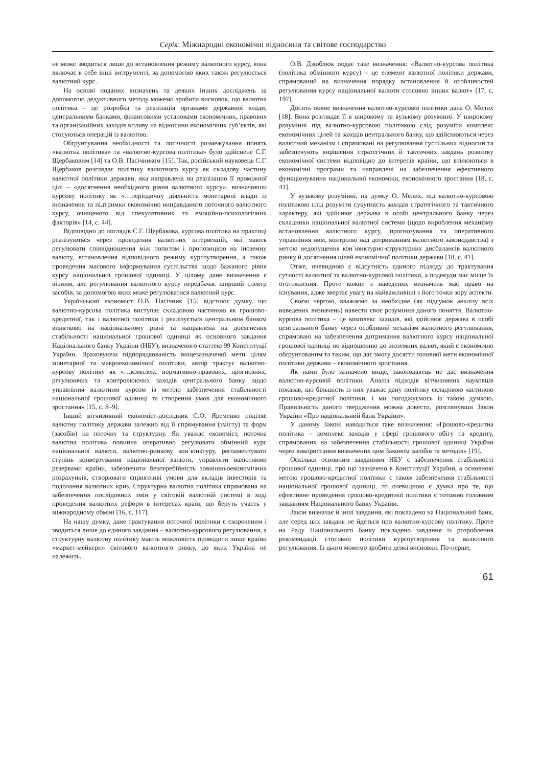Серія: Міжнародні економічні відносини та світове господарство
не може зводиться лише до встановлення режиму валютного курсу, вона включає в себе інші інструменті, за допомогою яких також регулюється валютний курс.
На основі поданих визначень та деяких інших досліджень за допомогою дедуктивного методу можемо зробити висновок, що валютна політика – це розробка та реалізація органами державної влади, центральними банками, фінансовими установами економічних, правових та організаційних заходів впливу на відносини економічних суб’єктів, які стосуються операцій із валютою.
Обґрунтування необхідності та логічності розмежування понять «валютна політика» та «валютно-курсова політика» було здійснене С.Г. Щербаковим [14] та О.В. Пасічником [15]. Так, російський науковець С.Г. Щербаков розглядає політику валютного курсу як складову частину валютної політики держави, яка направлена на реалізацію її проміжної цілі – «досягнення необхідного рівня валютного курсу», визначивши курсову політику як «…періодичну діяльність монетарної влади із визначення та підтримки економічно виправданого поточного валютного курсу, очищеного від спекулятивних та емоційно-психологічних факторів» [14, с. 44].
Відповідно до поглядів С.Г. Щербакова, курсова політика на практиці реалізуються через проведення валютних інтервенцій, які мають регулювати співвідношення між попитом і пропозицією на іноземну валюту, встановлення відповідного режиму курсоутворення, а також проведення масового інформування суспільства щодо бажаного рівня курсу національної грошової одиниці. У цілому дане визначення є вірним, але регулювання валютного курсу передбачає ширший спектр засобів, за допомогою яких може регулюватися валютний курс.
Український економіст О.В. Пасічник [15] відстоює думку, що валютно-курсова політика виступає складовою частиною як грошово-кредитної, так і валютної політики і реалізується центральним банком винятково на національному рівні та направлена на досягнення стабільності національної грошової одиниці як основного завдання Національного банку України (НБУ), визначеного статтею 99 Конституції України. Враховуючи підпорядкованість вищезазначеної мети цілям монетарної та макроекономічної політики, автор трактує валютно-курсову політику як «…комплекс нормативно-правових, прогнозних, регулюючих та контролюючих заходів центрального банку щодо управління валютним курсом із метою забезпечення стабільності національної грошової одиниці та створення умов для економічного зростання» [15, с. 8–9].
Інший вітчизняний економіст-дослідник С.О. Яременко поділяє валютну політику держави залежно від її спрямування (змісту) та форм (засобів) на поточну та структурну. Як уважає економіст, поточна валютна політика повинна оперативно регулювати обмінний курс національної валюти, валютно-ринкову кон`юнктуру, регламентувати ступінь конвертування національної валюти, управляти валютними резервами країни, забезпечити безперебійність зовнішньоекономічних розрахунків, створювати сприятливі умови для вкладів інвесторів та подолання валютних криз. Структурна валютна політика спрямована на забезпечення послідовних змін у світовій валютній системі в ході проведення валютних реформ в інтересах країн, що беруть участь у міжнародному обміні [16, с. 117].
На нашу думку, дане трактування поточної політики є скороченим і зводиться лише до єдиного завдання – валютно-курсового регулювання, а структурну валютну політику мають можливість проводити лише країни «маркет-мейкери» світового валютного ринку, до яких Україна не належить.
О.В. Дзюблюк подає таке визначення: «Валютно-курсова політика (політика обмінного курсу) – це елемент валютної політики держави, спрямований на визначення порядку встановлення й особливостей регулювання курсу національної валюти стосовно інших валют» [17, с. 197].
Досить повне визначення валютно-курсової політики дала О. Мелих [18]. Вона розглядає її в широкому та вузькому розумінні. У широкому розумінні під валютно-курсовою політикою слід розуміти комплекс економічних цілей та заходів центрального банку, що здійснюються через валютний механізм і спрямовані на регулювання суспільних відносин та забезпечують вирішення стратегічних й тактичних завдань розвитку економічної системи відповідно до інтересів країни, що втілюються в економічні програми та направлені на забезпечення ефективного функціонування національної економіки, економічного зростання [18, с. 41].
У вузькому розумінні, на думку О. Мелих, під валютно-курсовою політикою слід розуміти сукупність заходів стратегічного та тактичного характеру, які здійснює держава в особі центрального банку через складники національної валютної системи (щодо вироблення механізму встановлення валютного курсу, прогнозування та оперативного управління ним, контролю над дотриманням валютного законодавства) з метою недопущення кон`юнктурно-структурних дисбалансів валютного ринку й досягнення цілей економічної політики держави [18, с. 41].
Отже, очевидною є відсутність єдиного підходу до трактування сутності валютної та валютно-курсової політики, а подекуди має місце їх ототожнення. Проте кожне з наведених визначень має право на існування, адже звертає увагу на найважливіші з його точки зору аспекти.
Своєю чергою, вважаємо за необхідне (як підсумок аналізу всіх наведених визначень) навести своє розуміння даного поняття. Валютно-курсова політика – це комплекс заходів, які здійснює держава в особі центрального банку через особливий механізм валютного регулювання, спрямовані на забезпечення дотримання валютного курсу національної грошової одиниці по відношенню до іноземних валют, який є економічно обґрунтованим та таким, що дає змогу досягти головної мети економічної політики держави – економічного зростання.
Як нами було зазначено вище, законодавець не дає визначення валютно-курсовій політики. Аналіз підходів вітчизняних науковців показав, що більшість із них уважає дану політику складовою частиною грошово-кредитної політики, і ми погоджуємось із такою думкою. Правильність даного твердження можна довести, розглянувши Закон України «Про національний банк України».
У даному Законі наводиться таке визначення: «Грошово-кредитна політика – комплекс заходів у сфері грошового обігу та кредиту, спрямованих на забезпечення стабільності грошової одиниці України через використання визначених цим Законом засобів та методів» [19].
Оскільки основним завданням НБУ є забезпечення стабільності грошової одиниці, про що зазначено в Конституції України, а основною метою грошово-кредитної політики є також забезпечення стабільності національної грошової одиниці, то очевидною є думка про те, що ефективне проведення грошово-кредитної політики є тотожно головним завданням Національного банку України.
Закон визначає й інші завдання, які покладено на Національний банк, але серед цих завдань не йдеться про валютно-курсову політику. Проте на Раду Національного банку покладено завдання із розроблення рекомендації стосовно політики курсоутворення та валютного регулювання. Із цього можемо зробити деякі висновки. По-перше,
61